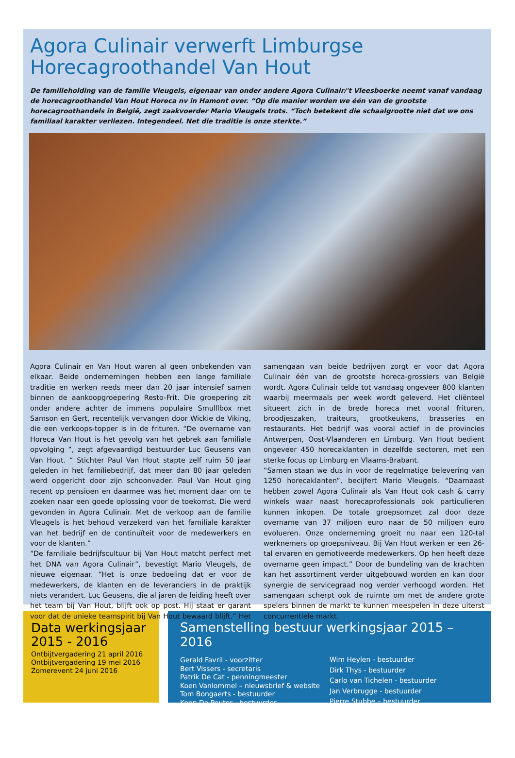Agora Culinair verwerft Limburgse Horecagroothandel Van Hout
De familieholding van de familie Vleugels, eigenaar van onder andere Agora Culinair/'t Vleesboerke neemt vanaf vandaag de horecagroothandel Van Hout Horeca nv in Hamont over. “Op die manier worden we één van de grootste horecagroothandels in België, zegt zaakvoerder Mario Vleugels trots. “Toch betekent die schaalgrootte niet dat we ons familiaal karakter verliezen. Integendeel. Net die traditie is onze sterkte.”
Agora Culinair en Van Hout waren al geen onbekenden van elkaar. Beide ondernemingen hebben een lange familiale traditie en werken reeds meer dan 20 jaar intensief samen binnen de aankoopgroepering Resto-Frit. Die groepering zit onder andere achter de immens populaire Smulllbox met Samson en Gert, recentelijk vervangen door Wickie de Viking, die een verkoops-topper is in de frituren. “De overname van Horeca Van Hout is het gevolg van het gebrek aan familiale opvolging ”, zegt afgevaardigd bestuurder Luc Geusens van Van Hout. “ Stichter Paul Van Hout stapte zelf ruim 50 jaar geleden in het familiebedrijf, dat meer dan 80 jaar geleden werd opgericht door zijn schoonvader. Paul Van Hout ging recent op pensioen en daarmee was het moment daar om te zoeken naar een goede oplossing voor de toekomst. Die werd gevonden in Agora Culinair. Met de verkoop aan de familie Vleugels is het behoud verzekerd van het familiale karakter van het bedrijf en de continuïteit voor de medewerkers en voor de klanten.”
“De familiale bedrijfscultuur bij Van Hout matcht perfect met het DNA van Agora Culinair”, bevestigt Mario Vleugels, de nieuwe eigenaar. “Het is onze bedoeling dat er voor de medewerkers, de klanten en de leveranciers in de praktijk niets verandert. Luc Geusens, die al jaren de leiding heeft over het team bij Van Hout, blijft ook op post. Hij staat er garant voor dat de unieke teamspirit bij Van Hout bewaard blijft.” Het samengaan van beide bedrijven zorgt er voor dat Agora Culinair één van de grootste horeca-grossiers van België wordt. Agora Culinair telde tot vandaag ongeveer 800 klanten waarbij meermaals per week wordt geleverd. Het cliënteel situeert zich in de brede horeca met vooral frituren, broodjeszaken, traiteurs, grootkeukens, brasseries en restaurants. Het bedrijf was vooral actief in de provincies Antwerpen, Oost-Vlaanderen en Limburg. Van Hout bedient ongeveer 450 horecaklanten in dezelfde sectoren, met een sterke focus op Limburg en Vlaams-Brabant.
“Samen staan we dus in voor de regelmatige belevering van 1250 horecaklanten”, becijfert Mario Vleugels. “Daarnaast hebben zowel Agora Culinair als Van Hout ook cash & carry winkels waar naast horecaprofessionals ook particulieren kunnen inkopen. De totale groepsomzet zal door deze overname van 37 miljoen euro naar de 50 miljoen euro evolueren. Onze onderneming groeit nu naar een 120-tal werknemers op groepsniveau. Bij Van Hout werken er een 26-tal ervaren en gemotiveerde medewerkers. Op hen heeft deze overname geen impact.” Door de bundeling van de krachten kan het assortiment verder uitgebouwd worden en kan door synergie de servicegraad nog verder verhoogd worden. Het samengaan scherpt ook de ruimte om met de andere grote spelers binnen de markt te kunnen meespelen in deze uiterst concurrentiele markt.
Data werkingsjaar
2015 - 2016
Ontbijtvergadering 21 april 2016
Ontbijtvergadering 19 mei 2016
Zomerevent 24 juni 2016
Samenstelling bestuur werkingsjaar 2015 – 2016
Gerald Favril - voorzitter
Bert Vissers - secretaris
Patrik De Cat - penningmeester
Koen Vanlommel – nieuwsbrief & website
Tom Bongaerts - bestuurder
Koen De Peuter - bestuurder
Wim Heylen - bestuurder
Dirk Thys - bestuurder
Carlo van Tichelen - bestuurder
Jan Verbrugge - bestuurder
Pierre Stubbe – bestuurder